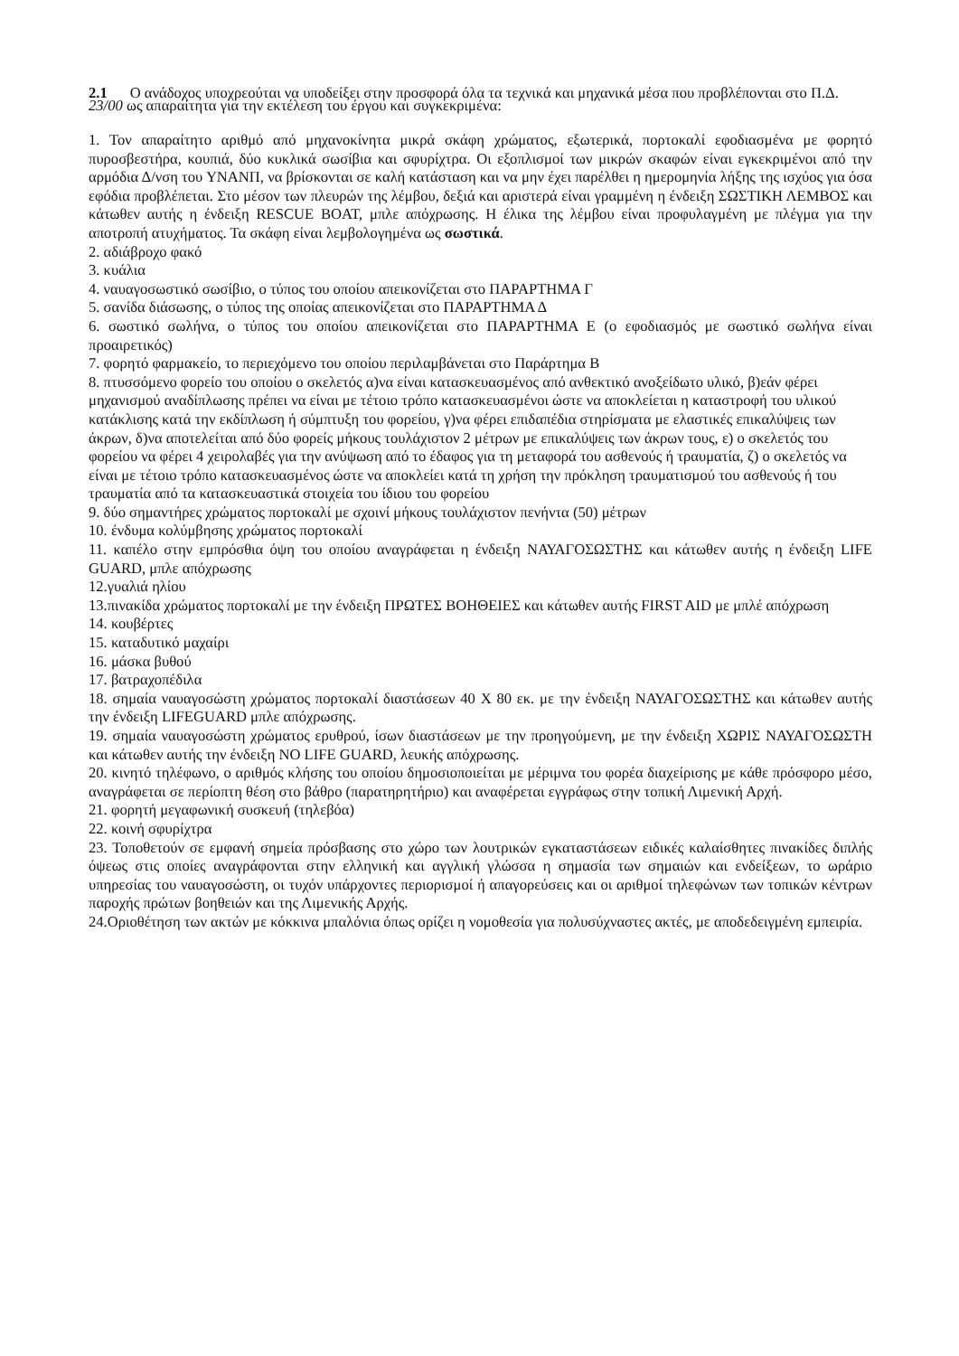2.1 Ο ανάδοχος υποχρεούται να υποδείξει στην προσφορά όλα τα τεχνικά και μηχανικά μέσα που προβλέπονται στο Π.Δ. 23/00 ως απαραίτητα για την εκτέλεση του έργου και συγκεκριμένα:
1. Τον απαραίτητο αριθμό από μηχανοκίνητα μικρά σκάφη χρώματος, εξωτερικά, πορτοκαλί εφοδιασμένα με φορητό πυροσβεστήρα, κουπιά, δύο κυκλικά σωσίβια και σφυρίχτρα. Οι εξοπλισμοί των μικρών σκαφών είναι εγκεκριμένοι από την αρμόδια Δ/νση του ΥΝΑΝΠ, να βρίσκονται σε καλή κατάσταση και να μην έχει παρέλθει η ημερομηνία λήξης της ισχύος για όσα εφόδια προβλέπεται. Στο μέσον των πλευρών της λέμβου, δεξιά και αριστερά είναι γραμμένη η ένδειξη ΣΩΣΤΙΚΗ ΛΕΜΒΟΣ και κάτωθεν αυτής η ένδειξη RESCUE BOAT, μπλε απόχρωσης. Η έλικα της λέμβου είναι προφυλαγμένη με πλέγμα για την αποτροπή ατυχήματος. Τα σκάφη είναι λεμβολογημένα ως σωστικά.
2. αδιάβροχο φακό
3. κυάλια
4. ναυαγοσωστικό σωσίβιο, ο τύπος του οποίου απεικονίζεται στο ΠΑΡΑΡΤΗΜΑ Γ
5. σανίδα διάσωσης, ο τύπος της οποίας απεικονίζεται στο ΠΑΡΑΡΤΗΜΑ Δ
6. σωστικό σωλήνα, ο τύπος του οποίου απεικονίζεται στο ΠΑΡΑΡΤΗΜΑ Ε (ο εφοδιασμός με σωστικό σωλήνα είναι προαιρετικός)
7. φορητό φαρμακείο, το περιεχόμενο του οποίου περιλαμβάνεται στο Παράρτημα Β
8. πτυσσόμενο φορείο του οποίου ο σκελετός α)να είναι κατασκευασμένος από ανθεκτικό ανοξείδωτο υλικό, β)εάν φέρει μηχανισμού αναδίπλωσης πρέπει να είναι με τέτοιο τρόπο κατασκευασμένοι ώστε να αποκλείεται η καταστροφή του υλικού κατάκλισης κατά την εκδίπλωση ή σύμπτυξη του φορείου, γ)να φέρει επιδαπέδια στηρίσματα με ελαστικές επικαλύψεις των άκρων, δ)να αποτελείται από δύο φορείς μήκους τουλάχιστον 2 μέτρων με επικαλύψεις των άκρων τους, ε) ο σκελετός του φορείου να φέρει 4 χειρολαβές για την ανύψωση από το έδαφος για τη μεταφορά του ασθενούς ή τραυματία, ζ) ο σκελετός να είναι με τέτοιο τρόπο κατασκευασμένος ώστε να αποκλείει κατά τη χρήση την πρόκληση τραυματισμού του ασθενούς ή του τραυματία από τα κατασκευαστικά στοιχεία του ίδιου του φορείου
9. δύο σημαντήρες χρώματος πορτοκαλί με σχοινί μήκους τουλάχιστον πενήντα (50) μέτρων
10. ένδυμα κολύμβησης χρώματος πορτοκαλί
11. καπέλο στην εμπρόσθια όψη του οποίου αναγράφεται η ένδειξη ΝΑΥΑΓΟΣΩΣΤΗΣ και κάτωθεν αυτής η ένδειξη LIFE GUARD, μπλε απόχρωσης
12.γυαλιά ηλίου
13.πινακίδα χρώματος πορτοκαλί με την ένδειξη ΠΡΩΤΕΣ ΒΟΗΘΕΙΕΣ και κάτωθεν αυτής FIRST AID με μπλέ απόχρωση
14. κουβέρτες
15. καταδυτικό μαχαίρι
16. μάσκα βυθού
17. βατραχοπέδιλα
18. σημαία ναυαγοσώστη χρώματος πορτοκαλί διαστάσεων 40 Χ 80 εκ. με την ένδειξη ΝΑΥΑΓΟΣΩΣΤΗΣ και κάτωθεν αυτής την ένδειξη LIFEGUARD μπλε απόχρωσης.
19. σημαία ναυαγοσώστη χρώματος ερυθρού, ίσων διαστάσεων με την προηγούμενη, με την ένδειξη ΧΩΡΙΣ ΝΑΥΑΓΟΣΩΣΤΗ και κάτωθεν αυτής την ένδειξη NO LIFE GUARD, λευκής απόχρωσης.
20. κινητό τηλέφωνο, ο αριθμός κλήσης του οποίου δημοσιοποιείται με μέριμνα του φορέα διαχείρισης με κάθε πρόσφορο μέσο, αναγράφεται σε περίοπτη θέση στο βάθρο (παρατηρητήριο) και αναφέρεται εγγράφως στην τοπική Λιμενική Αρχή.
21. φορητή μεγαφωνική συσκευή (τηλεβόα)
22. κοινή σφυρίχτρα
23. Τοποθετούν σε εμφανή σημεία πρόσβασης στο χώρο των λουτρικών εγκαταστάσεων ειδικές καλαίσθητες πινακίδες διπλής όψεως στις οποίες αναγράφονται στην ελληνική και αγγλική γλώσσα η σημασία των σημαιών και ενδείξεων, το ωράριο υπηρεσίας του ναυαγοσώστη, οι τυχόν υπάρχοντες περιορισμοί ή απαγορεύσεις και οι αριθμοί τηλεφώνων των τοπικών κέντρων παροχής πρώτων βοηθειών και της Λιμενικής Αρχής.
24.Οριοθέτηση των ακτών με κόκκινα μπαλόνια όπως ορίζει η νομοθεσία για πολυσύχναστες ακτές, με αποδεδειγμένη εμπειρία.